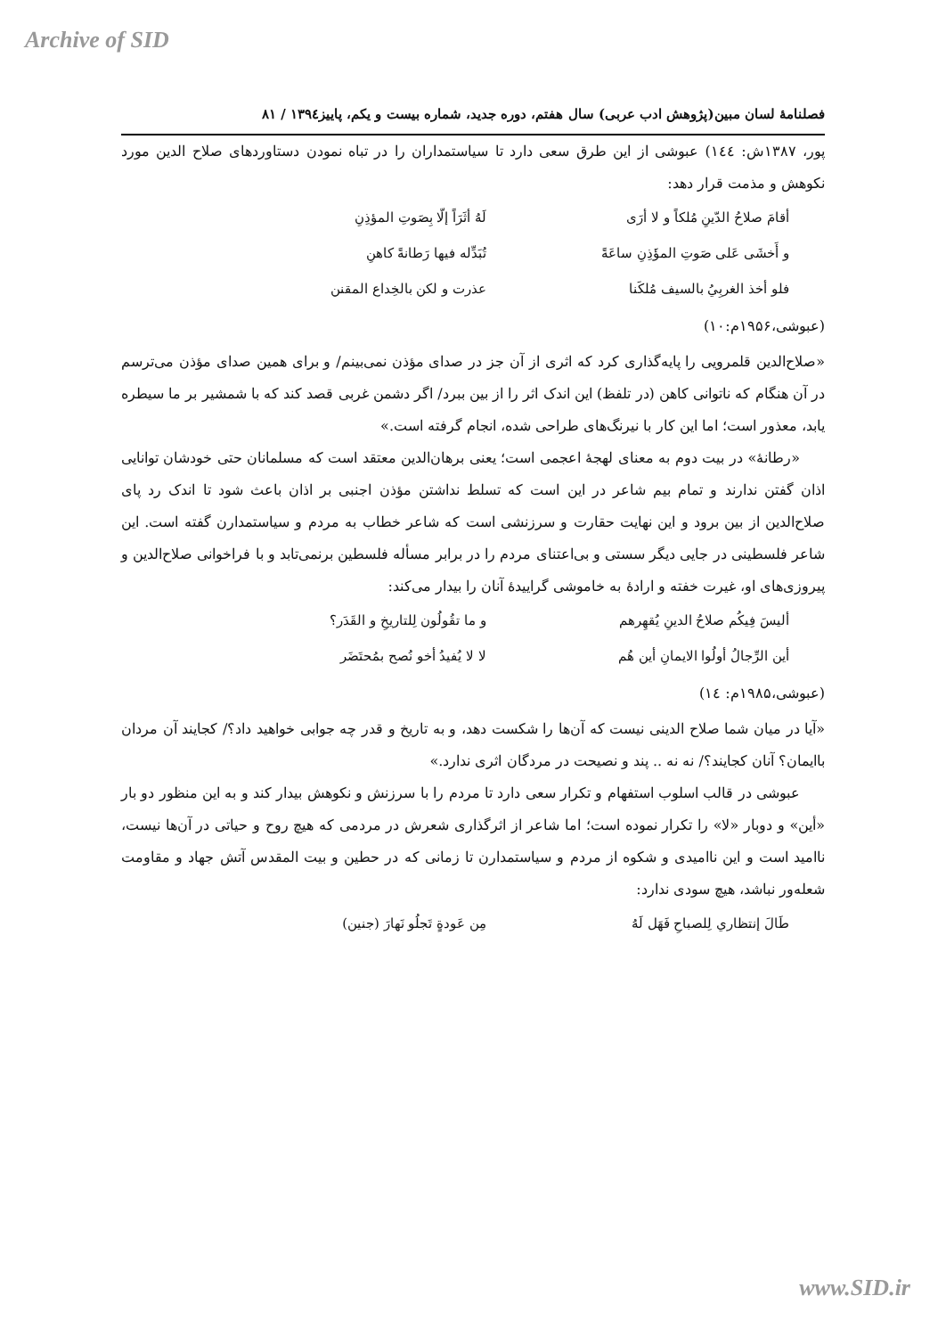Archive of SID
فصلنامۀ لسان مبین(پژوهش ادب عربی) سال هفتم، دوره جدید، شماره بیست و یکم، پاییز۱۳۹٤ / ۸۱
پور، ۱۳۸۷ش: ۱٤٤) عبوشی از این طرق سعی دارد تا سیاستمداران را در تباه نمودن دستاوردهای صلاح الدین مورد نکوهش و مذمت قرار دهد:
| أقامَ صلاحُ الدّينِ مُلكاً و لا أرَى | لَهُ أثَرَاً إلّا بِصَوتِ المؤذِنِ |
| و أَخشَى عَلى صَوتِ المؤَذِنِ ساعَةً | تُبَدِّله فيها رَطانةً كاهنِ |
| فلو أخذ الغربِيُ بالسيف مُلكَنا | عذرت و لكن بالخِداع المقنن |
(عبوشی،۱۹۵۶م:۱۰)
«صلاح‌الدین قلمرویی را پایه‌گذاری کرد که اثری از آن جز در صدای مؤذن نمی‌بینم/ و برای همین صدای مؤذن می‌ترسم در آن هنگام که ناتوانی کاهن (در تلفظ) این اندک اثر را از بین ببرد/ اگر دشمن غربی قصد کند که با شمشیر بر ما سیطره یابد، معذور است؛ اما این کار با نیرنگ‌های طراحی شده، انجام گرفته است.»
«رطانۀ» در بیت دوم به معنای لهجۀ اعجمی است؛ یعنی برهان‌الدین معتقد است که مسلمانان حتی خودشان توانایی اذان گفتن ندارند و تمام بیم شاعر در این است که تسلط نداشتن مؤذن اجنبی بر اذان باعث شود تا اندک رد پای صلاح‌الدین از بین برود و این نهایت حقارت و سرزنشی است که شاعر خطاب به مردم و سیاستمدارن گفته است. این شاعر فلسطینی در جایی دیگر سستی و بی‌اعتنای مردم را در برابر مسأله فلسطین برنمی‌تابد و با فراخوانی صلاح‌الدین و پیروزی‌های او، غیرت خفته و ارادۀ به خاموشی گراییدۀ آنان را بیدار می‌کند:
| أليسَ فِيكُم صلاحُ الدينِ يُقهِرهم | و ما تقُولُون لِلتاريخِ و القَدَر؟ |
| أين الرِّجالُ أولُوا الايمانِ أين هُم | لا لا يُفيدُ أخو نُصح بمُحتَضَر |
(عبوشی،۱۹۸۵م: ۱٤)
«آیا در میان شما صلاح الدینی نیست که آن‌ها را شکست دهد، و به تاریخ و قدر چه جوابی خواهید داد؟/ کجایند آن مردان باایمان؟ آنان کجایند؟/ نه نه .. پند و نصیحت در مردگان اثری ندارد.»
عبوشی در قالب اسلوب استفهام و تکرار سعی دارد تا مردم را با سرزنش و نکوهش بیدار کند و به این منظور دو بار «أین» و دوبار «لا» را تکرار نموده است؛ اما شاعر از اثرگذاری شعرش در مردمی که هیچ روح و حیاتی در آن‌ها نیست، ناامید است و این ناامیدی و شکوه از مردم و سیاستمدارن تا زمانی که در حطین و بیت المقدس آتش جهاد و مقاومت شعله‌ور نباشد، هیچ سودی ندارد:
| طَالَ إنتظاري لِلصباحِ فَهَل لَهُ | مِن عَودةٍ تَجلُو نَهارَ (جنين) |
www.SID.ir